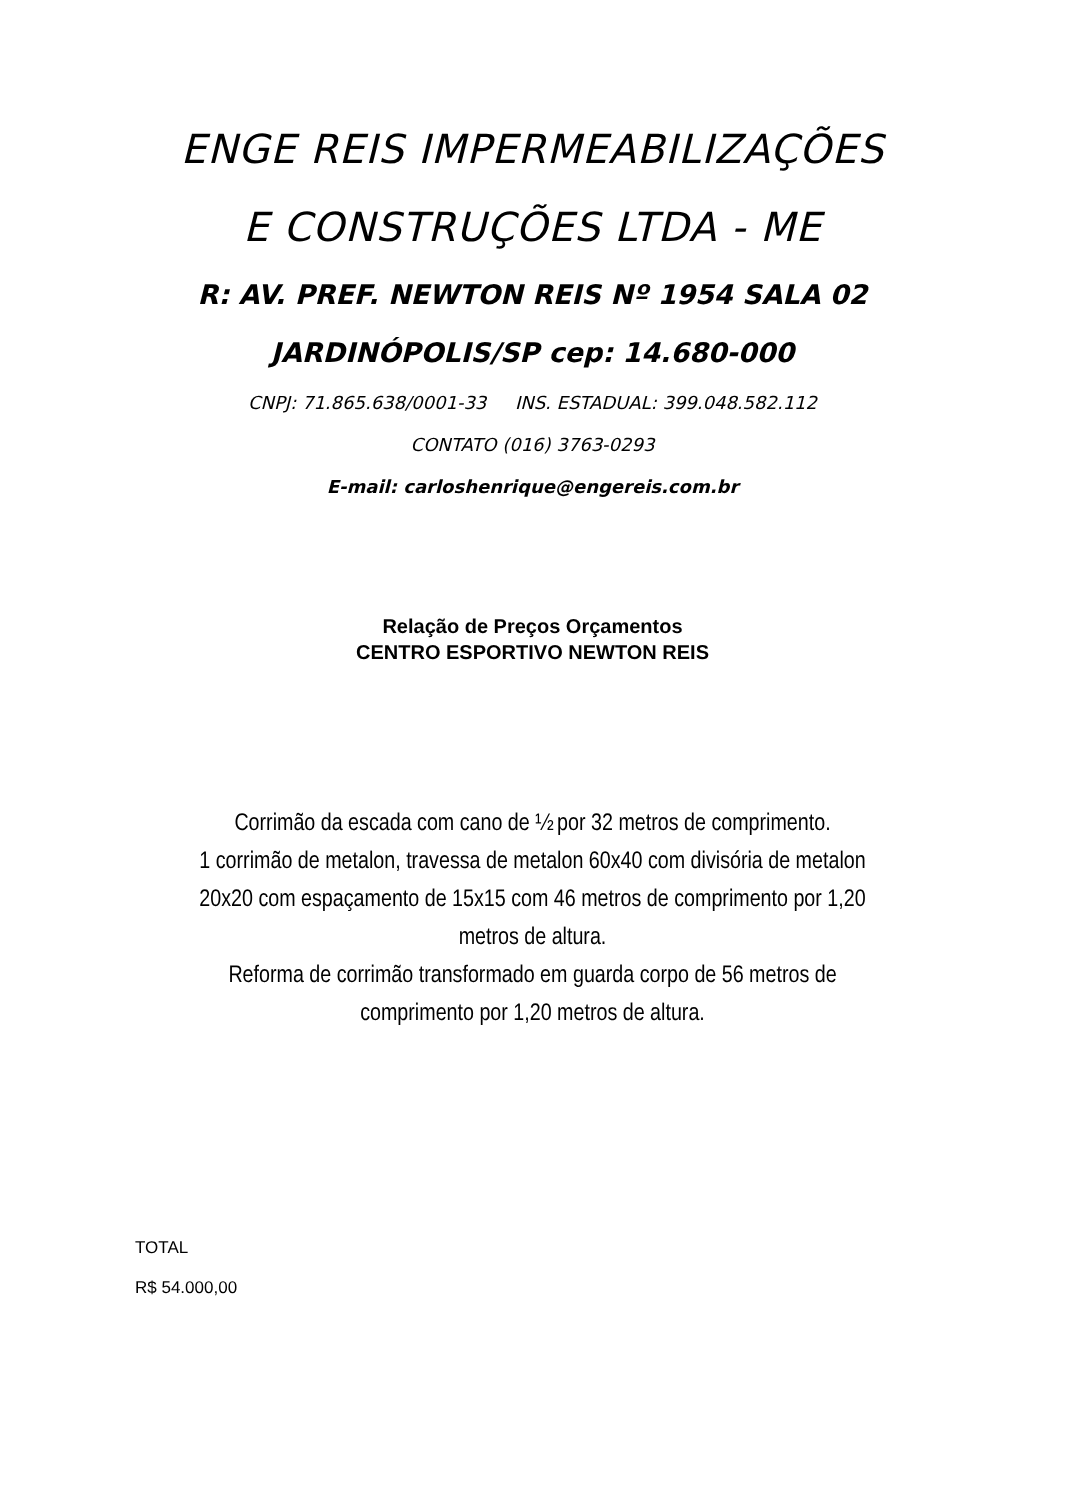ENGE REIS IMPERMEABILIZAÇÕES
E CONSTRUÇÕES LTDA - ME
R: AV. PREF. NEWTON REIS Nº 1954 SALA 02
JARDINÓPOLIS/SP cep: 14.680-000
CNPJ: 71.865.638/0001-33 INS. ESTADUAL: 399.048.582.112
CONTATO (016) 3763-0293
E-mail: carloshenrique@engereis.com.br
Relação de Preços Orçamentos
CENTRO ESPORTIVO NEWTON REIS
Corrimão da escada com cano de ½ por 32 metros de comprimento.
1 corrimão de metalon, travessa de metalon 60x40 com divisória de metalon 20x20 com espaçamento de 15x15 com 46 metros de comprimento por 1,20 metros de altura.
Reforma de corrimão transformado em guarda corpo de 56 metros de comprimento por 1,20 metros de altura.
TOTAL
R$ 54.000,00